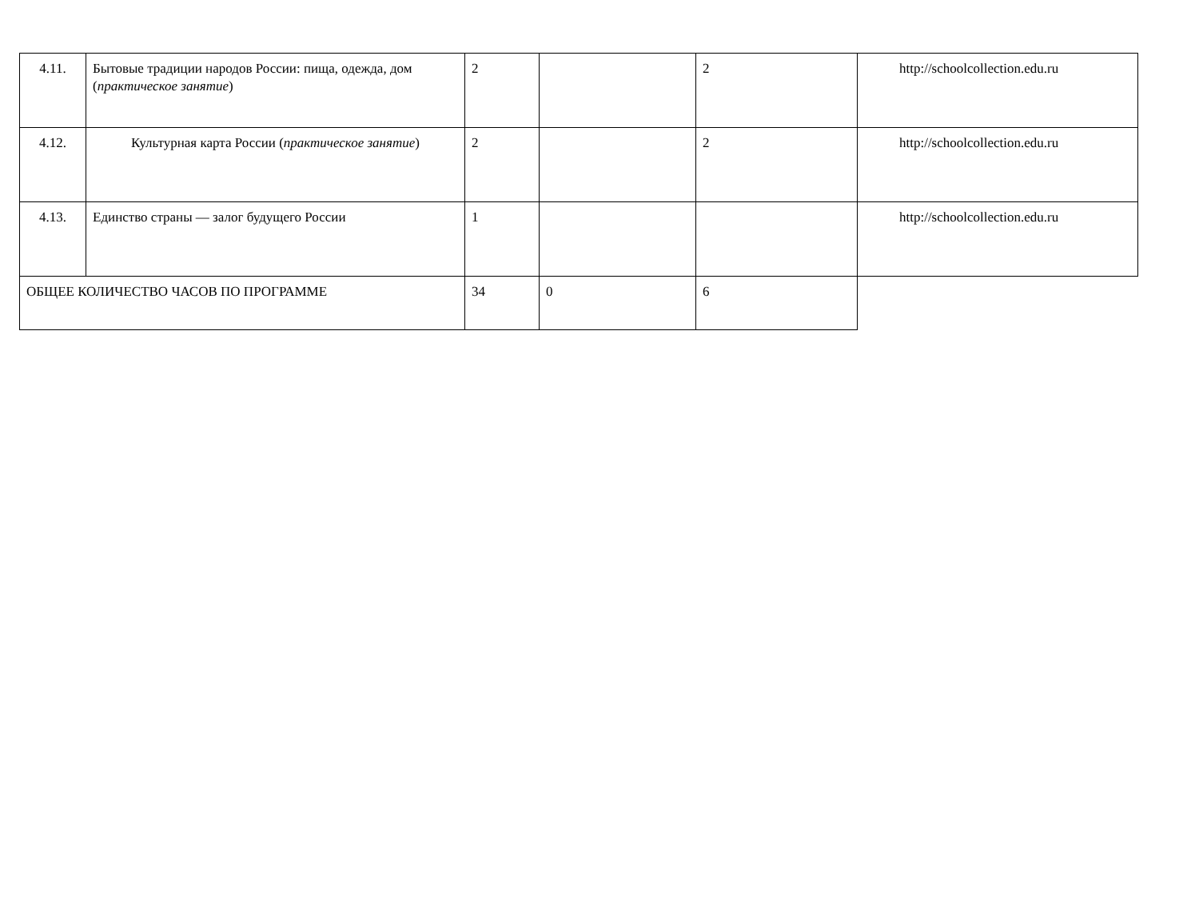| 4.11. | Бытовые традиции народов России: пища, одежда, дом ( практическое занятие ) | 2 | | 2 | http://schoolcollection.edu.ru |
| 4.12. | Культурная карта России ( практическое занятие ) | 2 | | 2 | http://schoolcollection.edu.ru |
| 4.13. | Единство страны — залог будущего России | 1 | | | http://schoolcollection.edu.ru |
| ОБЩЕЕ КОЛИЧЕСТВО ЧАСОВ ПО ПРОГРАММЕ | | 34 | 0 | 6 | |